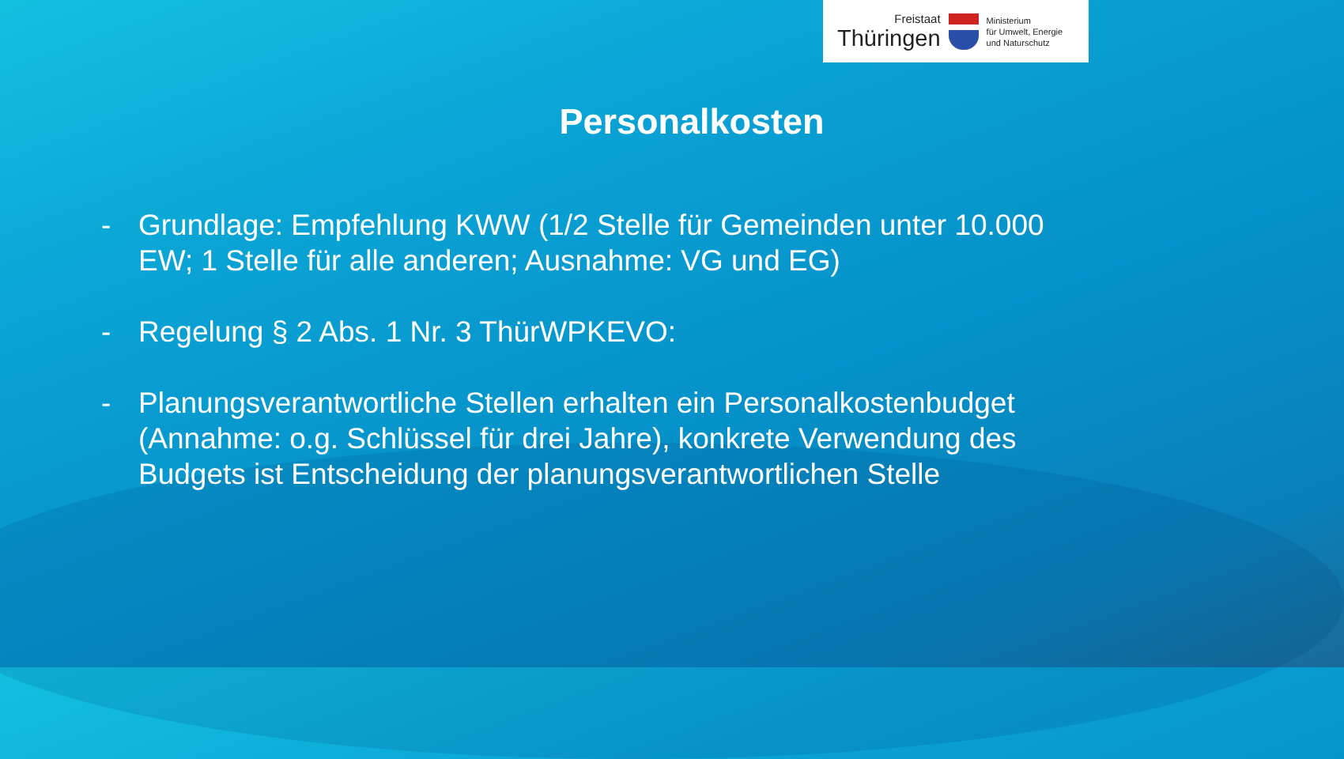Freistaat
Thüringen
Ministerium
für Umwelt, Energie
und Naturschutz
Personalkosten
- Grundlage: Empfehlung KWW (1/2 Stelle für Gemeinden unter 10.000 EW; 1 Stelle für alle anderen; Ausnahme: VG und EG)
- Regelung § 2 Abs. 1 Nr. 3 ThürWPKEVO:
- Planungsverantwortliche Stellen erhalten ein Personalkostenbudget (Annahme: o.g. Schlüssel für drei Jahre), konkrete Verwendung des Budgets ist Entscheidung der planungsverantwortlichen Stelle